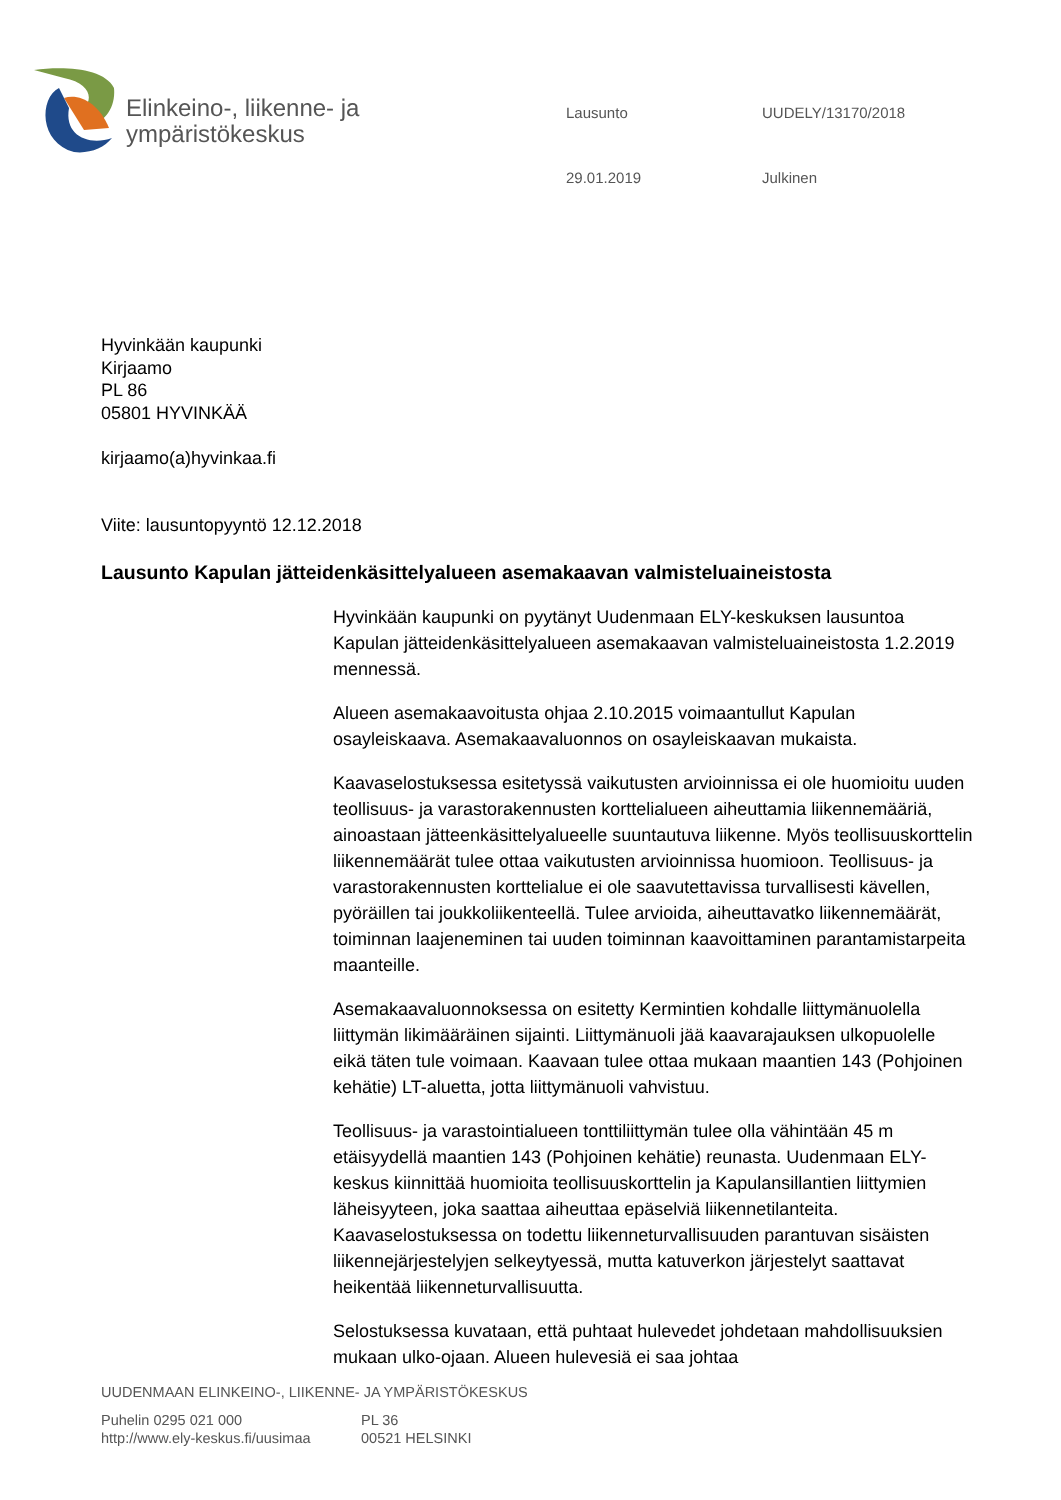Elinkeino-, liikenne- ja
ympäristökeskus
Lausunto UUDELY/13170/2018 29.01.2019 Julkinen
Hyvinkään kaupunki
Kirjaamo
PL 86
05801 HYVINKÄÄ
kirjaamo(a)hyvinkaa.fi
Viite: lausuntopyyntö 12.12.2018
Lausunto Kapulan jätteidenkäsittelyalueen asemakaavan valmisteluaineistosta
Hyvinkään kaupunki on pyytänyt Uudenmaan ELY-keskuksen lausuntoa Kapulan jätteidenkäsittelyalueen asemakaavan valmisteluaineistosta 1.2.2019 mennessä.
Alueen asemakaavoitusta ohjaa 2.10.2015 voimaantullut Kapulan osayleiskaava. Asemakaavaluonnos on osayleiskaavan mukaista.
Kaavaselostuksessa esitetyssä vaikutusten arvioinnissa ei ole huomioitu uuden teollisuus- ja varastorakennusten korttelialueen aiheuttamia liikennemääriä, ainoastaan jätteenkäsittelyalueelle suuntautuva liikenne. Myös teollisuuskorttelin liikennemäärät tulee ottaa vaikutusten arvioinnissa huomioon. Teollisuus- ja varastorakennusten korttelialue ei ole saavutettavissa turvallisesti kävellen, pyöräillen tai joukkoliikenteellä. Tulee arvioida, aiheuttavatko liikennemäärät, toiminnan laajeneminen tai uuden toiminnan kaavoittaminen parantamistarpeita maanteille.
Asemakaavaluonnoksessa on esitetty Kermintien kohdalle liittymänuolella liittymän likimääräinen sijainti. Liittymänuoli jää kaavarajauksen ulkopuolelle eikä täten tule voimaan. Kaavaan tulee ottaa mukaan maantien 143 (Pohjoinen kehätie) LT-aluetta, jotta liittymänuoli vahvistuu.
Teollisuus- ja varastointialueen tonttiliittymän tulee olla vähintään 45 m etäisyydellä maantien 143 (Pohjoinen kehätie) reunasta. Uudenmaan ELY-keskus kiinnittää huomioita teollisuuskorttelin ja Kapulansillantien liittymien läheisyyteen, joka saattaa aiheuttaa epäselviä liikennetilanteita. Kaavaselostuksessa on todettu liikenneturvallisuuden parantuvan sisäisten liikennejärjestelyjen selkeytyessä, mutta katuverkon järjestelyt saattavat heikentää liikenneturvallisuutta.
Selostuksessa kuvataan, että puhtaat hulevedet johdetaan mahdollisuuksien mukaan ulko-ojaan. Alueen hulevesiä ei saa johtaa
UUDENMAAN ELINKEINO-, LIIKENNE- JA YMPÄRISTÖKESKUS
Puhelin 0295 021 000
http://www.ely-keskus.fi/uusimaa
PL 36
00521 HELSINKI